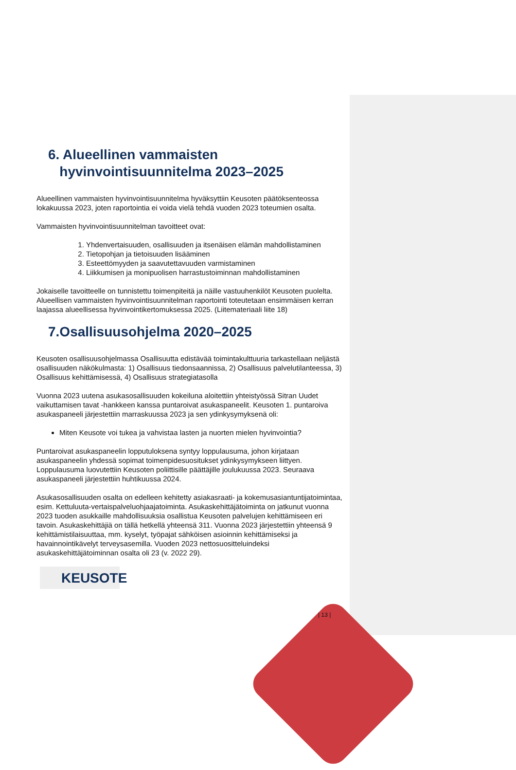6. Alueellinen vammaisten
hyvinvointisuunnitelma 2023–2025
Alueellinen vammaisten hyvinvointisuunnitelma hyväksyttiin Keusoten päätöksenteossa lokakuussa 2023, joten raportointia ei voida vielä tehdä vuoden 2023 toteumien osalta.
Vammaisten hyvinvointisuunnitelman tavoitteet ovat:
1. Yhdenvertaisuuden, osallisuuden ja itsenäisen elämän mahdollistaminen
2. Tietopohjan ja tietoisuuden lisääminen
3. Esteettömyyden ja saavutettavuuden varmistaminen
4. Liikkumisen ja monipuolisen harrastustoiminnan mahdollistaminen
Jokaiselle tavoitteelle on tunnistettu toimenpiteitä ja näille vastuuhenkilöt Keusoten puolelta. Alueellisen vammaisten hyvinvointisuunnitelman raportointi toteutetaan ensimmäisen kerran laajassa alueellisessa hyvinvointikertomuksessa 2025. (Liitemateriaali liite 18)
7.Osallisuusohjelma 2020–2025
Keusoten osallisuusohjelmassa Osallisuutta edistävää toimintakulttuuria tarkastellaan neljästä osallisuuden näkökulmasta: 1) Osallisuus tiedonsaannissa, 2) Osallisuus palvelutilanteessa, 3) Osallisuus kehittämisessä, 4) Osallisuus strategiatasolla
Vuonna 2023 uutena asukasosallisuuden kokeiluna aloitettiin yhteistyössä Sitran Uudet vaikuttamisen tavat -hankkeen kanssa puntaroivat asukaspaneelit. Keusoten 1. puntaroiva asukaspaneeli järjestettiin marraskuussa 2023 ja sen ydinkysymyksenä oli:
Miten Keusote voi tukea ja vahvistaa lasten ja nuorten mielen hyvinvointia?
Puntaroivat asukaspaneelin lopputuloksena syntyy loppulausuma, johon kirjataan asukaspaneelin yhdessä sopimat toimenpidesuositukset ydinkysymykseen liittyen. Loppulausuma luovutettiin Keusoten poliittisille päättäjille joulukuussa 2023. Seuraava asukaspaneeli järjestettiin huhtikuussa 2024.
Asukasosallisuuden osalta on edelleen kehitetty asiakasraati- ja kokemusasiantuntijatoimintaa, esim. Kettuluuta-vertaispalveluohjaajatoiminta. Asukaskehittäjätoiminta on jatkunut vuonna 2023 tuoden asukkaille mahdollisuuksia osallistua Keusoten palvelujen kehittämiseen eri tavoin. Asukaskehittäjiä on tällä hetkellä yhteensä 311. Vuonna 2023 järjestettiin yhteensä 9 kehittämistilaisuuttaa, mm. kyselyt, työpajat sähköisen asioinnin kehittämiseksi ja havainnointikävelyt terveysasemilla. Vuoden 2023 nettosuositteluindeksi asukaskehittäjätoiminnan osalta oli 23 (v. 2022 29).
KEUSOTE
| 13 |